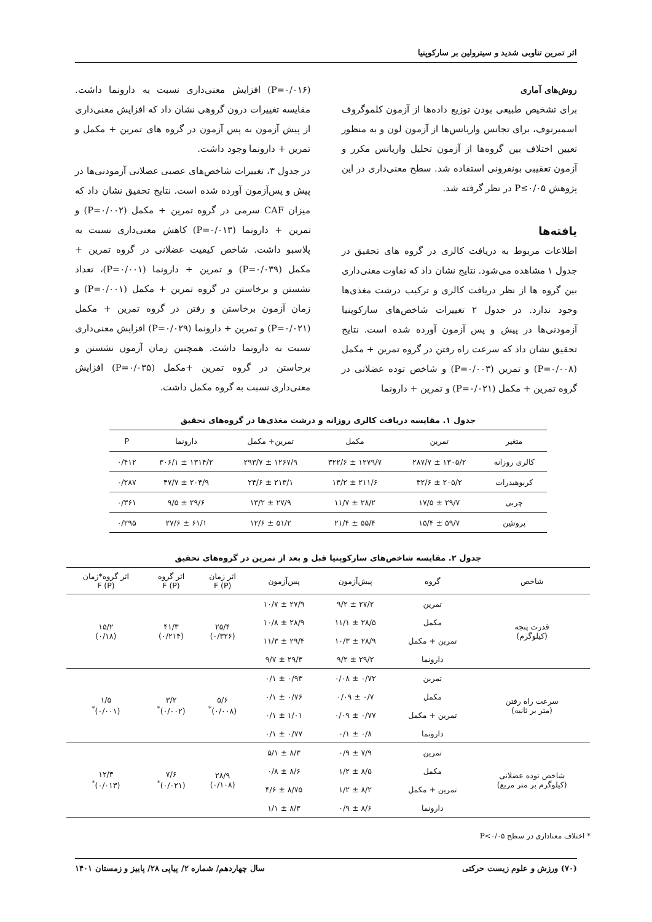اثر تمرین تناوبی شدید و سیترولین بر سارکوپنیا
روش‌های آماری
برای تشخیص طبیعی بودن توزیع داده‌ها از آزمون کلموگروف اسمیرنوف، برای تجانس واریانس‌ها از آزمون لون و به منظور تعیین اختلاف بین گروه‌ها از آزمون تحلیل واریانس مکرر و آزمون تعقیبی بونفرونی استفاده شد. سطح معنی‌داری در این پژوهش P≤۰/۰۵ در نظر گرفته شد.
یافته‌ها
اطلاعات مربوط به دریافت کالری در گروه های تحقیق در جدول ۱ مشاهده می‌شود. نتایج نشان داد که تفاوت معنی‌داری بین گروه ها از نظر دریافت کالری و ترکیب درشت مغذی‌ها وجود ندارد. در جدول ۲ تغییرات شاخص‌های سارکوپنیا آزمودنی‌ها در پیش و پس آزمون آورده شده است. نتایج تحقیق نشان داد که سرعت راه رفتن در گروه تمرین + مکمل (P=۰/۰۰۸) و تمرین (P=۰/۰۰۳) و شاخص توده عضلانی در گروه تمرین + مکمل (P=۰/۰۲۱) و تمرین + دارونما
(P=۰/۰۱۶) افزایش معنی‌داری نسبت به دارونما داشت. مقایسه تغییرات درون گروهی نشان داد که افزایش معنی‌داری از پیش آزمون به پس آزمون در گروه های تمرین + مکمل و تمرین + دارونما وجود داشت.
در جدول ۳، تغییرات شاخص‌های عصبی عضلانی آزمودنی‌ها در پیش و پس‌آزمون آورده شده است. نتایج تحقیق نشان داد که میزان CAF سرمی در گروه تمرین + مکمل (P=۰/۰۰۲) و تمرین + دارونما (P=۰/۰۱۳) کاهش معنی‌داری نسبت به پلاسبو داشت. شاخص کیفیت عضلانی در گروه تمرین + مکمل (P=۰/۰۳۹) و تمرین + دارونما (P=۰/۰۰۱)، تعداد نشستن و برخاستن در گروه تمرین + مکمل (P=۰/۰۰۱) و زمان آزمون برخاستن و رفتن در گروه تمرین + مکمل (P=۰/۰۲۱) و تمرین + دارونما (P=۰/۰۲۹) افزایش معنی‌داری نسبت به دارونما داشت. همچنین زمان آزمون نشستن و برخاستن در گروه تمرین +مکمل (P=۰/۰۳۵) افزایش معنی‌داری نسبت به گروه مکمل داشت.
جدول ۱. مقایسه دریافت کالری روزانه و درشت مغذی‌ها در گروه‌های تحقیق
| متغیر | تمرین | مکمل | تمرین+ مکمل | دارونما | P |
| --- | --- | --- | --- | --- | --- |
| کالری روزانه | ۱۳۰۵/۲ ± ۲۸۷/۷ | ۱۲۷۹/۷ ± ۳۲۲/۶ | ۱۲۶۷/۹ ± ۲۹۳/۷ | ۱۳۱۴/۲ ± ۳۰۶/۱ | ۰/۴۱۲ |
| کربوهیدرات | ۲۰۵/۲ ± ۳۲/۶ | ۲۱۱/۶ ± ۱۳/۲ | ۲۱۳/۱ ± ۲۴/۶ | ۲۰۴/۹ ± ۴۷/۷ | ۰/۲۸۷ |
| چربی | ۲۹/۷ ± ۱۷/۵ | ۲۸/۲ ± ۱۱/۷ | ۲۷/۹ ± ۱۳/۲ | ۲۹/۶ ± ۹/۵ | ۰/۳۶۱ |
| پروتئین | ۵۹/۷ ± ۱۵/۴ | ۵۵/۴ ± ۲۱/۴ | ۵۱/۲ ± ۱۲/۶ | ۶۱/۱ ± ۲۷/۶ | ۰/۲۹۵ |
جدول ۲. مقایسه شاخص‌های سارکوپنیا قبل و بعد از تمرین در گروه‌های تحقیق
| شاخص | گروه | پیش‌آزمون | پس‌آزمون | اثر زمان F (P) | اثر گروه F (P) | اثر گروه*زمان F (P) |
| --- | --- | --- | --- | --- | --- | --- |
| قدرت پنجه (کیلوگرم) | تمرین | ۲۷/۲ ± ۹/۲ | ۲۷/۹ ± ۱۰/۷ | ۲۵/۴ (۰/۳۲۶) | ۴۱/۳ (۰/۲۱۴) | ۱۵/۲ (۰/۱۸) |
| | مکمل | ۲۸/۵ ± ۱۱/۱ | ۲۸/۹ ± ۱۰/۸ | | | |
| | تمرین + مکمل | ۲۸/۹ ± ۱۰/۳ | ۲۹/۴ ± ۱۱/۳ | | | |
| | دارونما | ۲۹/۲ ± ۹/۲ | ۲۹/۳ ± ۹/۷ | | | |
| سرعت راه رفتن (متر بر ثانیه) | تمرین | ۰/۷۲ ± ۰/۰۸ | ۰/۹۳ ± ۰/۱ | ۵/۶ (۰/۰۰۸)<sup>*</sup> | ۳/۲ (۰/۰۰۲)<sup>*</sup> | ۱/۵ (۰/۰۰۱)<sup>*</sup> |
| | مکمل | ۰/۷ ± ۰/۰۹ | ۰/۷۶ ± ۰/۱ | | | |
| | تمرین + مکمل | ۰/۷۷ ± ۰/۰۹ | ۱/۰۱ ± ۰/۱ | | | |
| | دارونما | ۰/۸ ± ۰/۱ | ۰/۷۷ ± ۰/۱ | | | |
| شاخص توده عضلانی (کیلوگرم بر متر مربع) | تمرین | ۷/۹ ± ۰/۹ | ۸/۳ ± ۵/۱ | ۲۸/۹ (۰/۱۰۸) | ۷/۶ (۰/۰۲۱)<sup>*</sup> | ۱۲/۳ (۰/۰۱۳)<sup>*</sup> |
| | مکمل | ۸/۵ ± ۱/۲ | ۸/۶ ± ۰/۸ | | | |
| | تمرین + مکمل | ۸/۲ ± ۱/۲ | ۸/۷۵ ± ۴/۶ | | | |
| | دارونما | ۸/۶ ± ۰/۹ | ۸/۳ ± ۱/۱ | | | |
* اختلاف معناداری در سطح P<۰/۰۵
(۷۰) ورزش و علوم زیست حرکتی سال چهاردهم/ شماره ۲/ پیاپی ۲۸/ پاییز و زمستان ۱۴۰۱